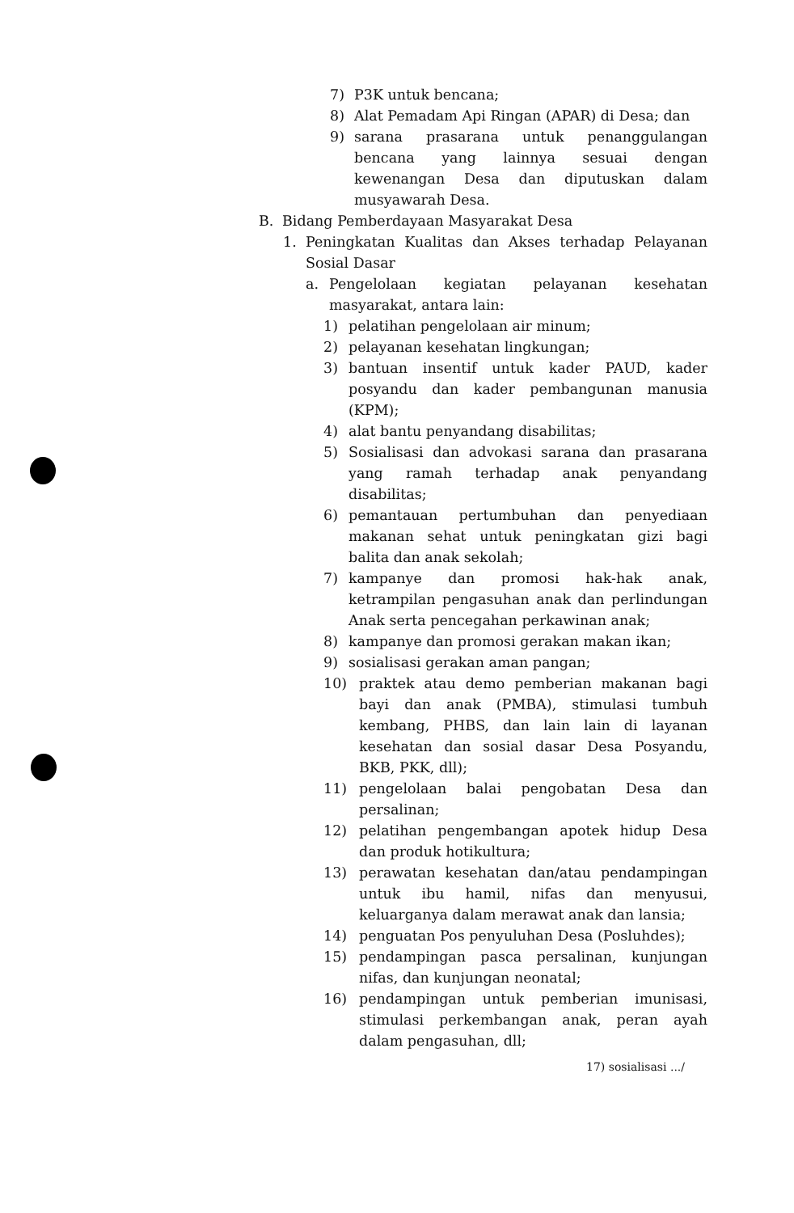7) P3K untuk bencana;
8) Alat Pemadam Api Ringan (APAR) di Desa; dan
9) sarana prasarana untuk penanggulangan bencana yang lainnya sesuai dengan kewenangan Desa dan diputuskan dalam musyawarah Desa.
B. Bidang Pemberdayaan Masyarakat Desa
1. Peningkatan Kualitas dan Akses terhadap Pelayanan Sosial Dasar
a. Pengelolaan kegiatan pelayanan kesehatan masyarakat, antara lain:
1) pelatihan pengelolaan air minum;
2) pelayanan kesehatan lingkungan;
3) bantuan insentif untuk kader PAUD, kader posyandu dan kader pembangunan manusia (KPM);
4) alat bantu penyandang disabilitas;
5) Sosialisasi dan advokasi sarana dan prasarana yang ramah terhadap anak penyandang disabilitas;
6) pemantauan pertumbuhan dan penyediaan makanan sehat untuk peningkatan gizi bagi balita dan anak sekolah;
7) kampanye dan promosi hak-hak anak, ketrampilan pengasuhan anak dan perlindungan Anak serta pencegahan perkawinan anak;
8) kampanye dan promosi gerakan makan ikan;
9) sosialisasi gerakan aman pangan;
10) praktek atau demo pemberian makanan bagi bayi dan anak (PMBA), stimulasi tumbuh kembang, PHBS, dan lain lain di layanan kesehatan dan sosial dasar Desa Posyandu, BKB, PKK, dll);
11) pengelolaan balai pengobatan Desa dan persalinan;
12) pelatihan pengembangan apotek hidup Desa dan produk hotikultura;
13) perawatan kesehatan dan/atau pendampingan untuk ibu hamil, nifas dan menyusui, keluarganya dalam merawat anak dan lansia;
14) penguatan Pos penyuluhan Desa (Posluhdes);
15) pendampingan pasca persalinan, kunjungan nifas, dan kunjungan neonatal;
16) pendampingan untuk pemberian imunisasi, stimulasi perkembangan anak, peran ayah dalam pengasuhan, dll;
17) sosialisasi .../